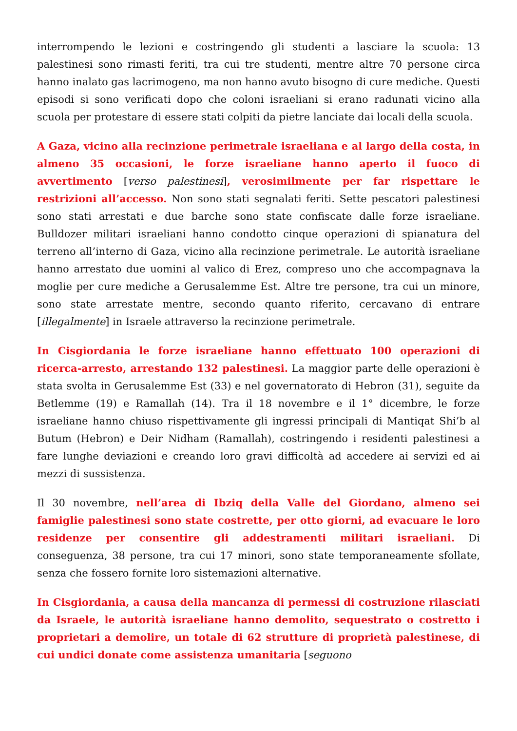interrompendo le lezioni e costringendo gli studenti a lasciare la scuola: 13 palestinesi sono rimasti feriti, tra cui tre studenti, mentre altre 70 persone circa hanno inalato gas lacrimogeno, ma non hanno avuto bisogno di cure mediche. Questi episodi si sono verificati dopo che coloni israeliani si erano radunati vicino alla scuola per protestare di essere stati colpiti da pietre lanciate dai locali della scuola.
A Gaza, vicino alla recinzione perimetrale israeliana e al largo della costa, in almeno 35 occasioni, le forze israeliane hanno aperto il fuoco di avvertimento [verso palestinesi], verosimilmente per far rispettare le restrizioni all’accesso. Non sono stati segnalati feriti. Sette pescatori palestinesi sono stati arrestati e due barche sono state confiscate dalle forze israeliane. Bulldozer militari israeliani hanno condotto cinque operazioni di spianatura del terreno all’interno di Gaza, vicino alla recinzione perimetrale. Le autorità israeliane hanno arrestato due uomini al valico di Erez, compreso uno che accompagnava la moglie per cure mediche a Gerusalemme Est. Altre tre persone, tra cui un minore, sono state arrestate mentre, secondo quanto riferito, cercavano di entrare [illegalmente] in Israele attraverso la recinzione perimetrale.
In Cisgiordania le forze israeliane hanno effettuato 100 operazioni di ricerca-arresto, arrestando 132 palestinesi. La maggior parte delle operazioni è stata svolta in Gerusalemme Est (33) e nel governatorato di Hebron (31), seguite da Betlemme (19) e Ramallah (14). Tra il 18 novembre e il 1° dicembre, le forze israeliane hanno chiuso rispettivamente gli ingressi principali di Mantiqat Shi’b al Butum (Hebron) e Deir Nidham (Ramallah), costringendo i residenti palestinesi a fare lunghe deviazioni e creando loro gravi difficoltà ad accedere ai servizi ed ai mezzi di sussistenza.
Il 30 novembre, nell’area di Ibziq della Valle del Giordano, almeno sei famiglie palestinesi sono state costrette, per otto giorni, ad evacuare le loro residenze per consentire gli addestramenti militari israeliani. Di conseguenza, 38 persone, tra cui 17 minori, sono state temporaneamente sfollate, senza che fossero fornite loro sistemazioni alternative.
In Cisgiordania, a causa della mancanza di permessi di costruzione rilasciati da Israele, le autorità israeliane hanno demolito, sequestrato o costretto i proprietari a demolire, un totale di 62 strutture di proprietà palestinese, di cui undici donate come assistenza umanitaria [seguono